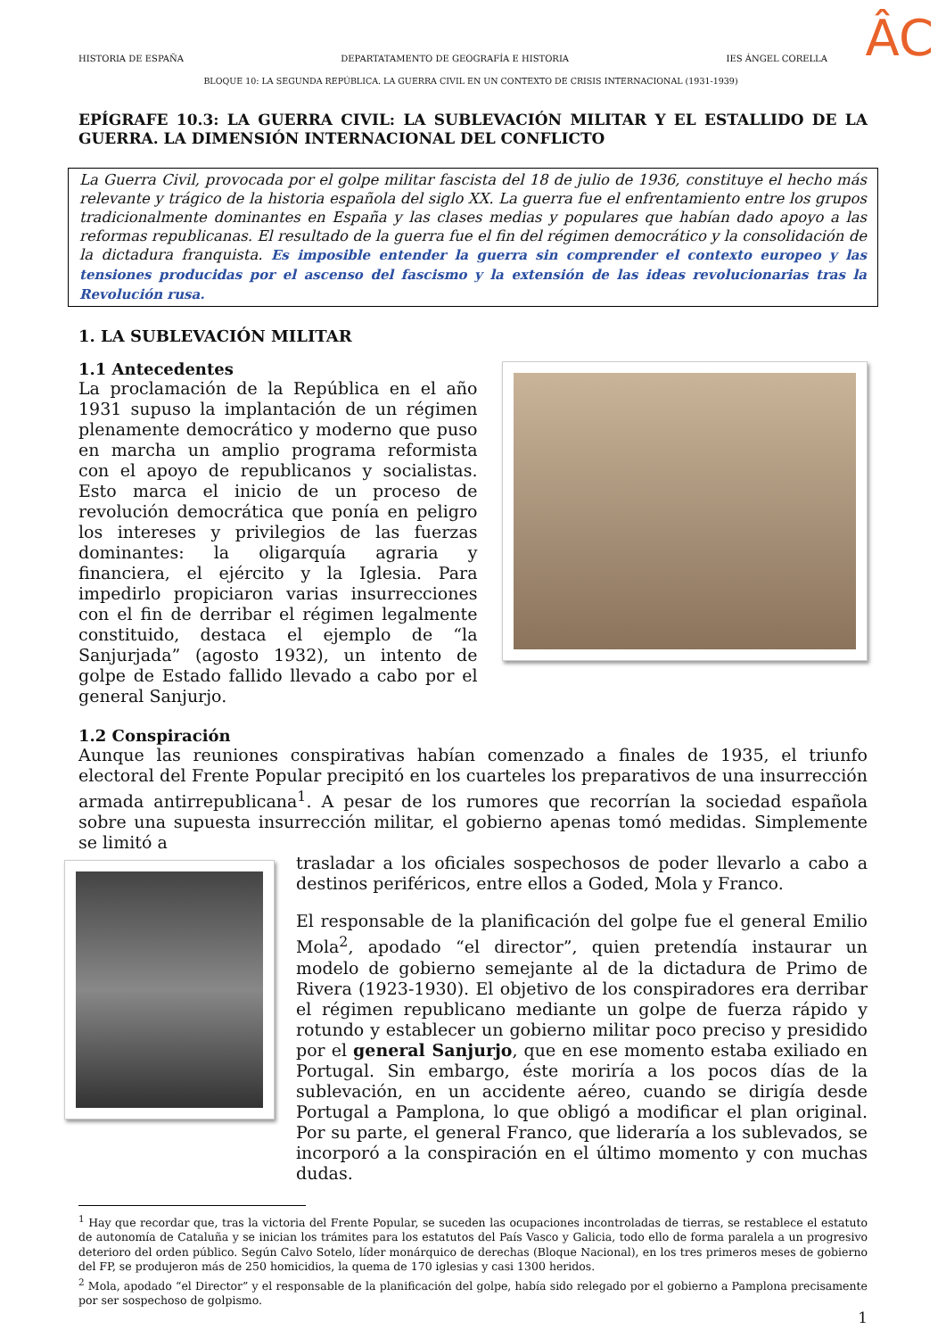ÂC
HISTORIA DE ESPAÑA DEPARTATAMENTO DE GEOGRAFÍA E HISTORIA IES ÁNGEL CORELLA
BLOQUE 10: LA SEGUNDA REPÚBLICA. LA GUERRA CIVIL EN UN CONTEXTO DE CRISIS INTERNACIONAL (1931-1939)
EPÍGRAFE 10.3: LA GUERRA CIVIL: LA SUBLEVACIÓN MILITAR Y EL ESTALLIDO DE LA GUERRA. LA DIMENSIÓN INTERNACIONAL DEL CONFLICTO
La Guerra Civil, provocada por el golpe militar fascista del 18 de julio de 1936, constituye el hecho más relevante y trágico de la historia española del siglo XX. La guerra fue el enfrentamiento entre los grupos tradicionalmente dominantes en España y las clases medias y populares que habían dado apoyo a las reformas republicanas. El resultado de la guerra fue el fin del régimen democrático y la consolidación de la dictadura franquista. Es imposible entender la guerra sin comprender el contexto europeo y las tensiones producidas por el ascenso del fascismo y la extensión de las ideas revolucionarias tras la Revolución rusa.
1. LA SUBLEVACIÓN MILITAR
1.1 Antecedentes
La proclamación de la República en el año 1931 supuso la implantación de un régimen plenamente democrático y moderno que puso en marcha un amplio programa reformista con el apoyo de republicanos y socialistas. Esto marca el inicio de un proceso de revolución democrática que ponía en peligro los intereses y privilegios de las fuerzas dominantes: la oligarquía agraria y financiera, el ejército y la Iglesia. Para impedirlo propiciaron varias insurrecciones con el fin de derribar el régimen legalmente constituido, destaca el ejemplo de “la Sanjurjada” (agosto 1932), un intento de golpe de Estado fallido llevado a cabo por el general Sanjurjo.
1.2 Conspiración
Aunque las reuniones conspirativas habían comenzado a finales de 1935, el triunfo electoral del Frente Popular precipitó en los cuarteles los preparativos de una insurrección armada antirrepublicana<sup>1</sup>. A pesar de los rumores que recorrían la sociedad española sobre una supuesta insurrección militar, el gobierno apenas tomó medidas. Simplemente se limitó a
trasladar a los oficiales sospechosos de poder llevarlo a cabo a destinos periféricos, entre ellos a Goded, Mola y Franco.
El responsable de la planificación del golpe fue el general Emilio Mola<sup>2</sup>, apodado “el director”, quien pretendía instaurar un modelo de gobierno semejante al de la dictadura de Primo de Rivera (1923-1930). El objetivo de los conspiradores era derribar el régimen republicano mediante un golpe de fuerza rápido y rotundo y establecer un gobierno militar poco preciso y presidido por el general Sanjurjo, que en ese momento estaba exiliado en Portugal. Sin embargo, éste moriría a los pocos días de la sublevación, en un accidente aéreo, cuando se dirigía desde Portugal a Pamplona, lo que obligó a modificar el plan original. Por su parte, el general Franco, que lideraría a los sublevados, se incorporó a la conspiración en el último momento y con muchas dudas.
<sup>1</sup> Hay que recordar que, tras la victoria del Frente Popular, se suceden las ocupaciones incontroladas de tierras, se restablece el estatuto de autonomía de Cataluña y se inician los trámites para los estatutos del País Vasco y Galicia, todo ello de forma paralela a un progresivo deterioro del orden público. Según Calvo Sotelo, líder monárquico de derechas (Bloque Nacional), en los tres primeros meses de gobierno del FP, se produjeron más de 250 homicidios, la quema de 170 iglesias y casi 1300 heridos.
<sup>2</sup> Mola, apodado “el Director” y el responsable de la planificación del golpe, había sido relegado por el gobierno a Pamplona precisamente por ser sospechoso de golpismo.
1